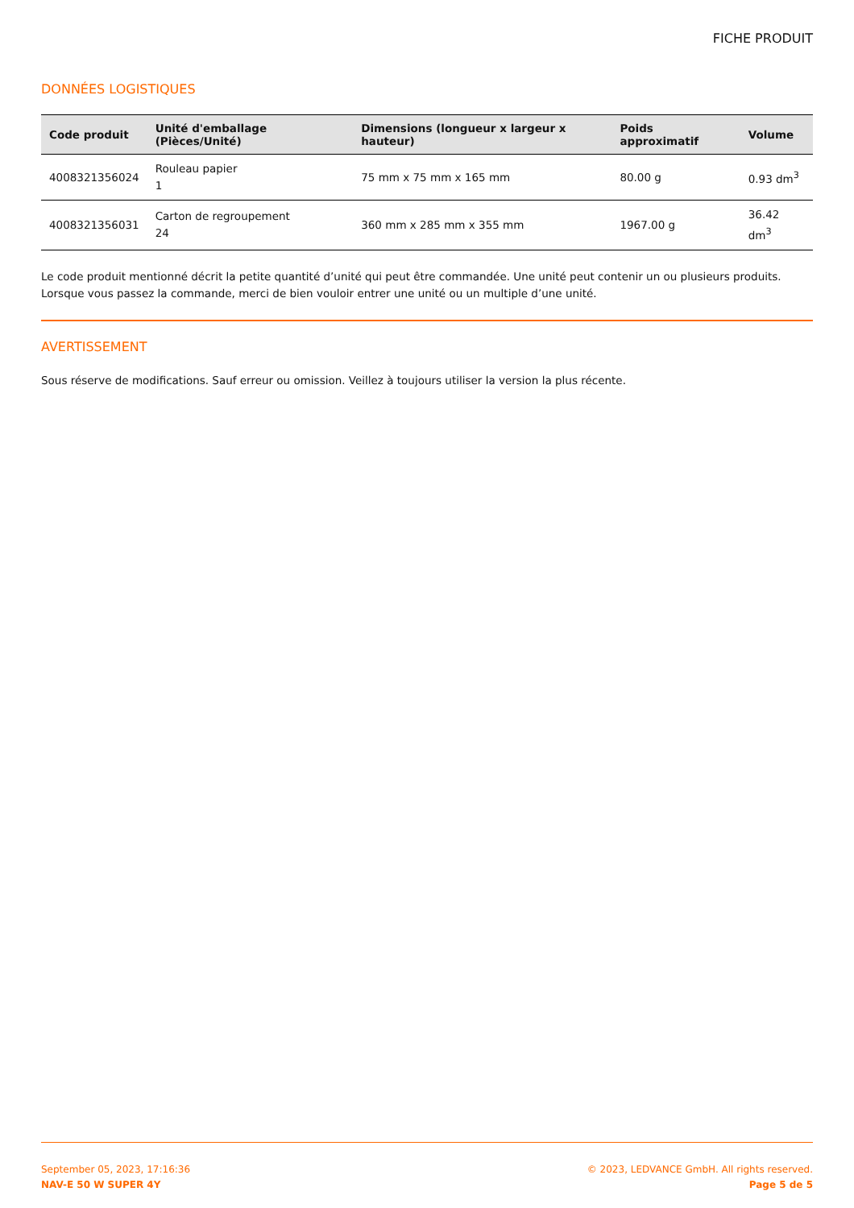FICHE PRODUIT
DONNÉES LOGISTIQUES
| Code produit | Unité d'emballage (Pièces/Unité) | Dimensions (longueur x largeur x hauteur) | Poids approximatif | Volume |
| --- | --- | --- | --- | --- |
| 4008321356024 | Rouleau papier 1 | 75 mm x 75 mm x 165 mm | 80.00 g | 0.93 dm<sup>3</sup> |
| 4008321356031 | Carton de regroupement 24 | 360 mm x 285 mm x 355 mm | 1967.00 g | 36.42 dm<sup>3</sup> |
Le code produit mentionné décrit la petite quantité d’unité qui peut être commandée. Une unité peut contenir un ou plusieurs produits. Lorsque vous passez la commande, merci de bien vouloir entrer une unité ou un multiple d’une unité.
AVERTISSEMENT
Sous réserve de modifications. Sauf erreur ou omission. Veillez à toujours utiliser la version la plus récente.
September 05, 2023, 17:16:36
NAV-E 50 W SUPER 4Y
© 2023, LEDVANCE GmbH. All rights reserved.
Page 5 de 5